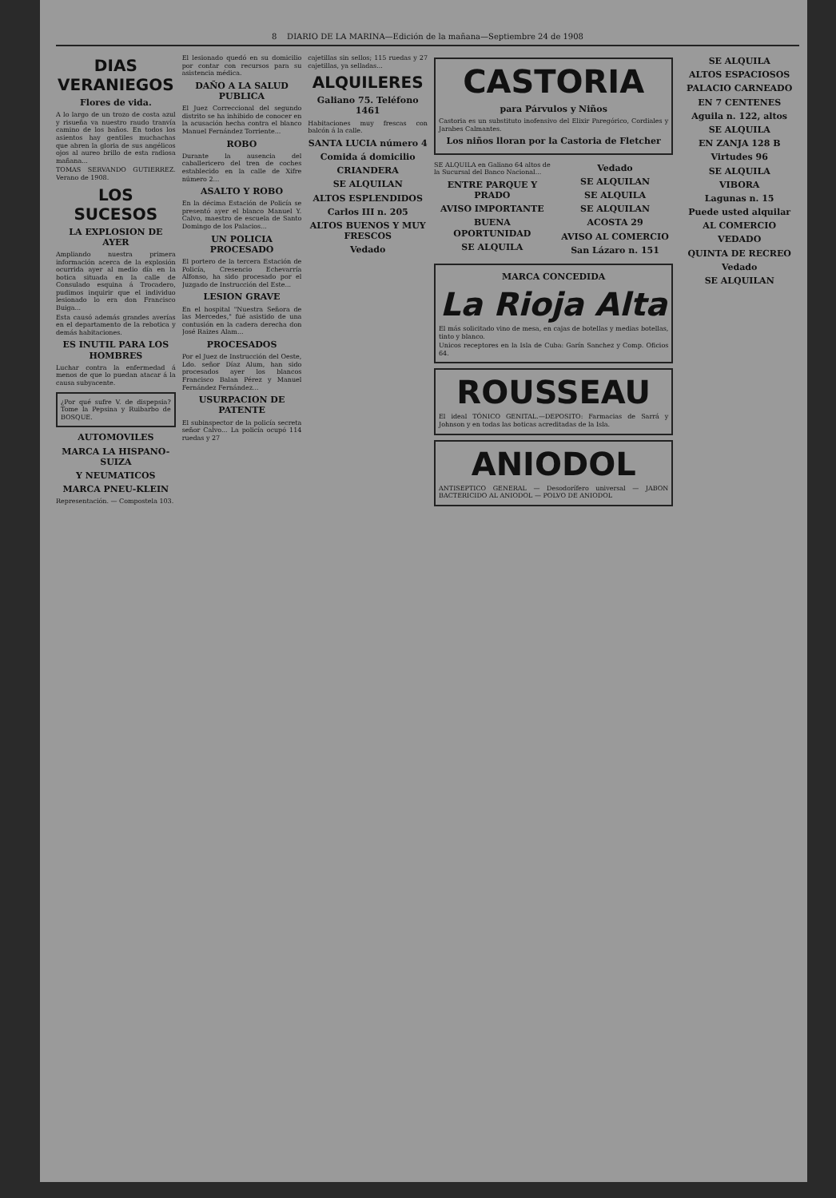8 DIARIO DE LA MARINA—Edición de la mañana—Septiembre 24 de 1908
DIAS VERANIEGOS
Flores de vida.
A lo largo de un trozo de costa azul y risueña va nuestro raudo tranvía camino de los baños. En todos los asientos hay gentiles muchachas que abren la gloria de sus angélicos ojos al aureo brillo de esta radiosa mañana...
TOMAS SERVANDO GUTIERREZ. Verano de 1908.
LOS SUCESOS
LA EXPLOSION DE AYER
Ampliando nuestra primera información acerca de la explosión ocurrida ayer al medio día en la botica situada en la calle de Consulado esquina á Trocadero, pudimos inquirir que el individuo lesionado lo era don Francisco Buiga...
Esta causó además grandes averías en el departamento de la rebotica y demás habitaciones.
ES INUTIL PARA LOS HOMBRES
Luchar contra la enfermedad á menos de que lo puedan atacar á la causa subyacente.
¿Por qué sufre V. de dispepsia? Tome la Pepsina y Ruibarbo de BOSQUE.
AUTOMOVILES
MARCA LA HISPANO-SUIZA
Y NEUMATICOS
MARCA PNEU-KLEIN
Representación. — Compostela 103.
El lesionado quedó en su domicilio por contar con recursos para su asistencia médica.
DAÑO A LA SALUD PUBLICA
El Juez Correccional del segundo distrito se ha inhibido de conocer en la acusación hecha contra el blanco Manuel Fernández Torriente...
ROBO
Durante la ausencia del caballericero del tren de coches establecido en la calle de Xifre número 2...
ASALTO Y ROBO
En la décima Estación de Policía se presentó ayer el blanco Manuel Y. Calvo, maestro de escuela de Santo Domingo de los Palacios...
UN POLICIA PROCESADO
El portero de la tercera Estación de Policía, Cresencio Echevarría Alfonso, ha sido procesado por el Juzgado de Instrucción del Este...
LESION GRAVE
En el hospital "Nuestra Señora de las Mercedes," fué asistido de una contusión en la cadera derecha don José Raizes Alam...
PROCESADOS
Por el Juez de Instrucción del Oeste, Ldo. señor Díaz Alum, han sido procesados ayer los blancos Francisco Balan Pérez y Manuel Fernández Fernández...
USURPACION DE PATENTE
El subinspector de la policía secreta señor Calvo... La policía ocupó 114 ruedas y 27
cajetillas sin sellos; 115 ruedas y 27 cajetillas, ya selladas...
ALQUILERES
Galiano 75. Teléfono 1461
Habitaciones muy frescas con balcón á la calle.
SANTA LUCIA número 4
Comida á domicilio
CRIANDERA
SE ALQUILAN
ALTOS ESPLENDIDOS
Carlos III n. 205
ALTOS BUENOS Y MUY FRESCOS
Vedado
CASTORIA
para Párvulos y Niños
Castoria es un substituto inofensivo del Elixir Paregórico, Cordiales y Jarabes Calmantes.
Los niños lloran por la Castoria de Fletcher
SE ALQUILA en Galiano 64 altos de la Sucursal del Banco Nacional...
ENTRE PARQUE Y PRADO
AVISO IMPORTANTE
BUENA OPORTUNIDAD
SE ALQUILA
Vedado
SE ALQUILAN
SE ALQUILA
SE ALQUILAN
ACOSTA 29
AVISO AL COMERCIO
San Lázaro n. 151
MARCA CONCEDIDA
La Rioja Alta
El más solicitado vino de mesa, en cajas de botellas y medias botellas, tinto y blanco.
Unicos receptores en la Isla de Cuba: Garín Sanchez y Comp. Oficios 64.
ROUSSEAU
El ideal TÓNICO GENITAL.—DEPOSITO: Farmacias de Sarrá y Johnson y en todas las boticas acreditadas de la Isla.
ANIODOL
ANTISEPTICO GENERAL — Desodorífero universal — JABON BACTERICIDO AL ANIODOL — POLVO DE ANIODOL
SE ALQUILA
ALTOS ESPACIOSOS
PALACIO CARNEADO
EN 7 CENTENES
Aguila n. 122, altos
SE ALQUILA
EN ZANJA 128 B
Virtudes 96
SE ALQUILA
VIBORA
Lagunas n. 15
Puede usted alquilar
AL COMERCIO
VEDADO
QUINTA DE RECREO
Vedado
SE ALQUILAN